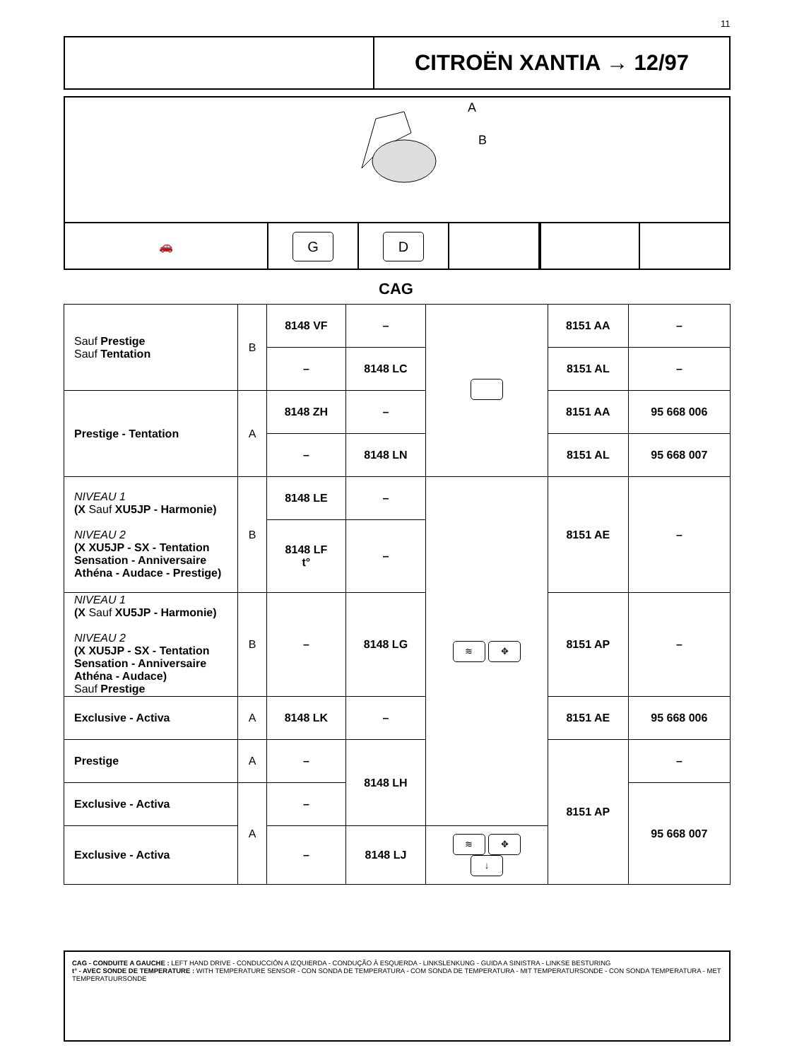11
CITROËN XANTIA → 12/97
A
B
🚗
G D
CAG
| Sauf Prestige Sauf Tentation | B | 8148 VF | – | | 8151 AA | – |
| | | – | 8148 LC | | 8151 AL | – |
| Prestige - Tentation | A | 8148 ZH | – | | 8151 AA | 95 668 006 |
| | | – | 8148 LN | | 8151 AL | 95 668 007 |
| NIVEAU 1 (X Sauf XU5JP - Harmonie) NIVEAU 2 (X XU5JP - SX - Tentation Sensation - Anniversaire Athéna - Audace - Prestige) | B | 8148 LE | – | ≋ ✥ | 8151 AE | – |
| | | 8148 LF t° | – | | | |
| NIVEAU 1 (X Sauf XU5JP - Harmonie) NIVEAU 2 (X XU5JP - SX - Tentation Sensation - Anniversaire Athéna - Audace) Sauf Prestige | B | – | 8148 LG | | 8151 AP | – |
| Exclusive - Activa | A | 8148 LK | – | | 8151 AE | 95 668 006 |
| Prestige | A | – | 8148 LH | | 8151 AP | – |
| Exclusive - Activa | A | – | | | | 95 668 007 |
| Exclusive - Activa | | – | 8148 LJ | ≋ ✥ ↓ | | |
CAG - CONDUITE A GAUCHE : LEFT HAND DRIVE - CONDUCCIÓN A IZQUIERDA - CONDUÇÃO À ESQUERDA - LINKSLENKUNG - GUIDA A SINISTRA - LINKSE BESTURING
t° - AVEC SONDE DE TEMPERATURE : WITH TEMPERATURE SENSOR - CON SONDA DE TEMPERATURA - COM SONDA DE TEMPERATURA - MIT TEMPERATURSONDE - CON SONDA TEMPERATURA - MET TEMPERATUURSONDE